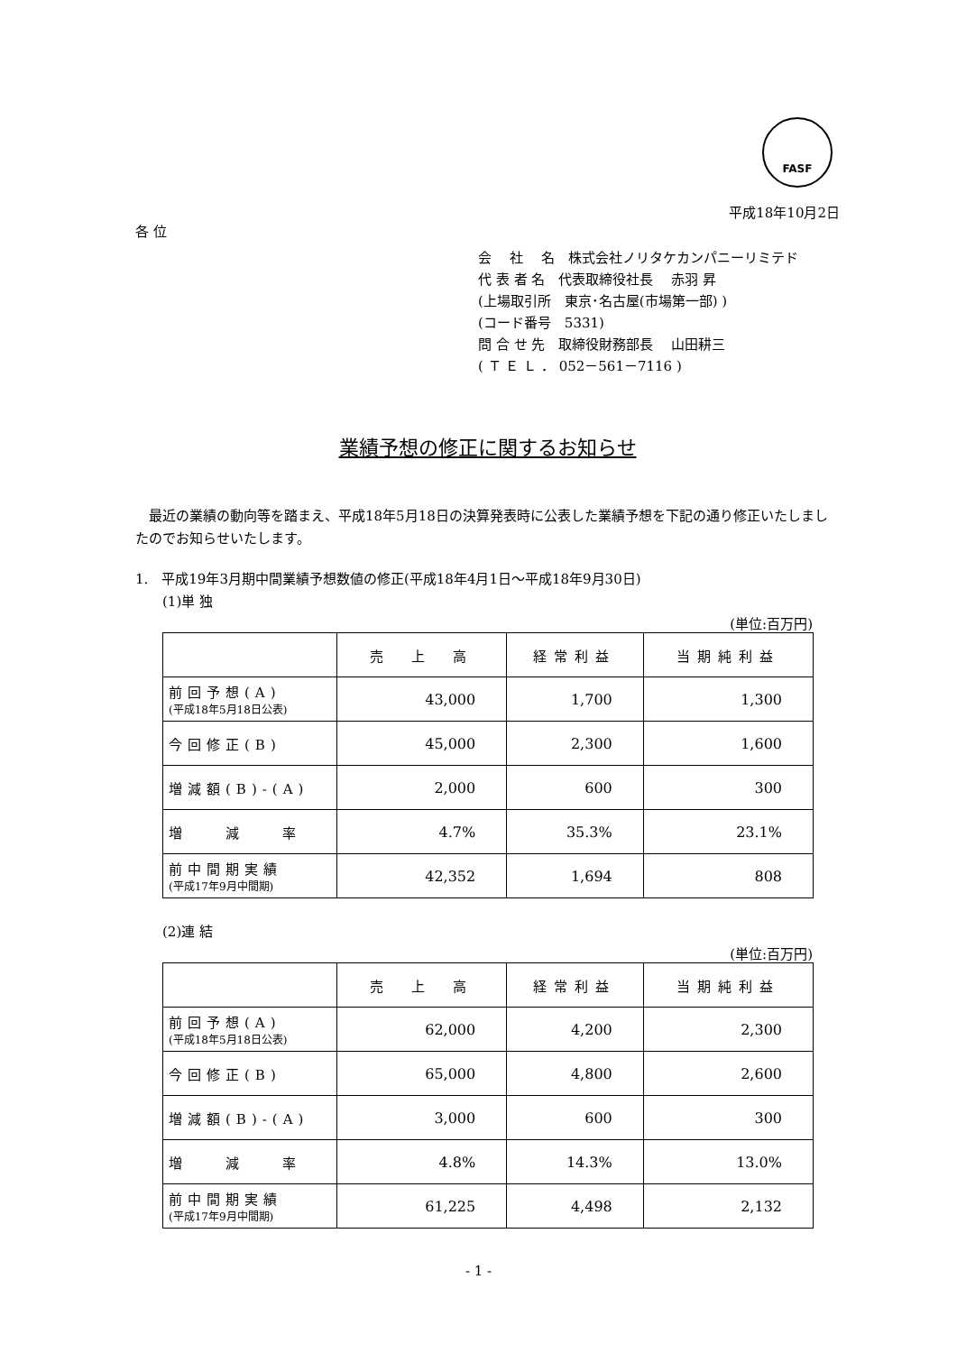FASF
平成18年10月2日
各 位
会　 社　 名　株式会社ノリタケカンパニーリミテド
代 表 者 名　代表取締役社長　 赤羽 昇
(上場取引所　東京･名古屋(市場第一部) )
(コード番号　5331)
問 合 せ 先　取締役財務部長　 山田耕三
( Ｔ Ｅ Ｌ ． 052－561－7116 )
業績予想の修正に関するお知らせ
　最近の業績の動向等を踏まえ、平成18年5月18日の決算発表時に公表した業績予想を下記の通り修正いたしましたのでお知らせいたします。
1.　平成19年3月期中間業績予想数値の修正(平成18年4月1日～平成18年9月30日)
(1)単 独
(単位:百万円)
| | 売 上 高 | 経常利益 | 当期純利益 |
| --- | --- | --- | --- |
| 前回予想(A) (平成18年5月18日公表) | 43,000 | 1,700 | 1,300 |
| 今回修正(B) | 45,000 | 2,300 | 1,600 |
| 増減額(B)-(A) | 2,000 | 600 | 300 |
| 増 減 率 | 4.7% | 35.3% | 23.1% |
| 前中間期実績 (平成17年9月中間期) | 42,352 | 1,694 | 808 |
(2)連 結
(単位:百万円)
| | 売 上 高 | 経常利益 | 当期純利益 |
| --- | --- | --- | --- |
| 前回予想(A) (平成18年5月18日公表) | 62,000 | 4,200 | 2,300 |
| 今回修正(B) | 65,000 | 4,800 | 2,600 |
| 増減額(B)-(A) | 3,000 | 600 | 300 |
| 増 減 率 | 4.8% | 14.3% | 13.0% |
| 前中間期実績 (平成17年9月中間期) | 61,225 | 4,498 | 2,132 |
- 1 -